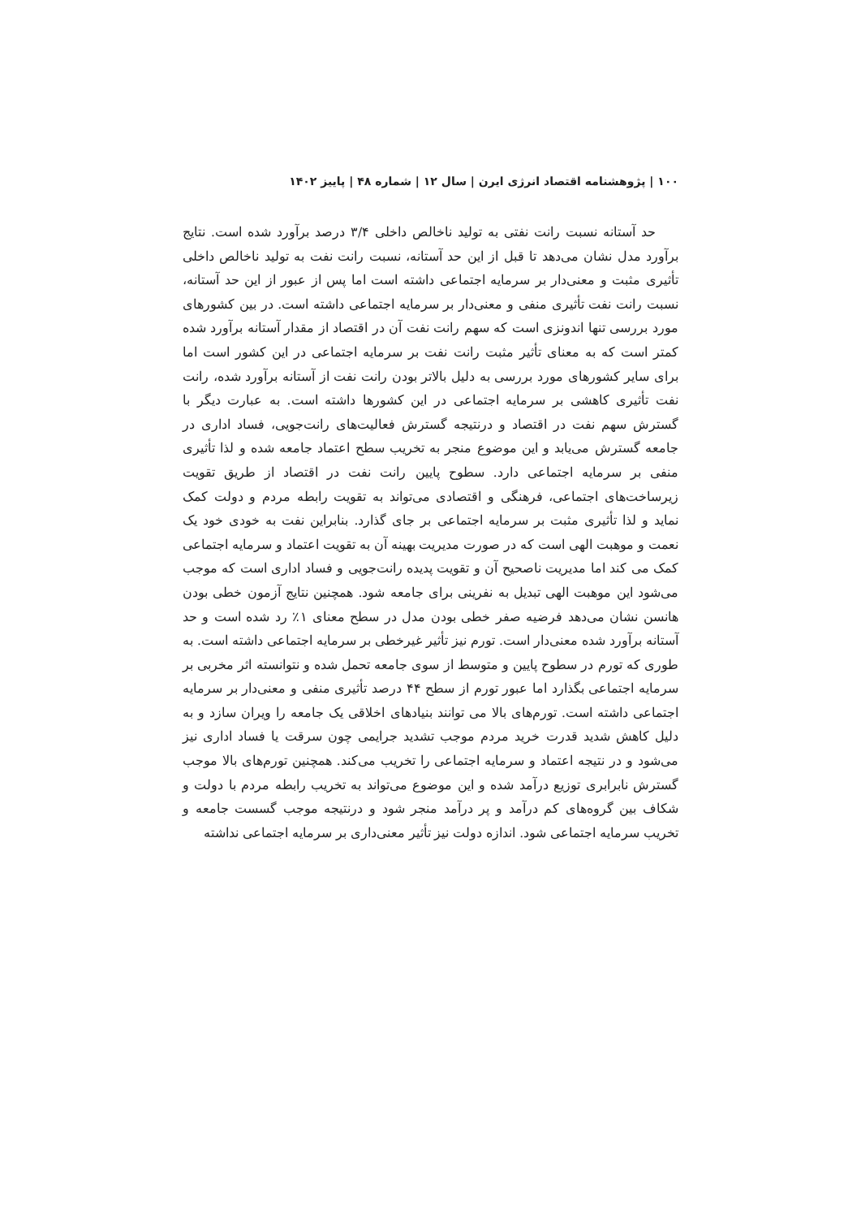۱۰۰ | پژوهشنامه اقتصاد انرژی ایرن | سال ۱۲ | شماره ۴۸ | پاییز ۱۴۰۲
حد آستانه نسبت رانت نفتی به تولید ناخالص داخلی ۳/۴ درصد برآورد شده است. نتایج برآورد مدل نشان می‌دهد تا قبل از این حد آستانه، نسبت رانت نفت به تولید ناخالص داخلی تأثیری مثبت و معنی‌دار بر سرمایه اجتماعی داشته است اما پس از عبور از این حد آستانه، نسبت رانت نفت تأثیری منفی و معنی‌دار بر سرمایه اجتماعی داشته است. در بین کشورهای مورد بررسی تنها اندونزی است که سهم رانت نفت آن در اقتصاد از مقدار آستانه برآورد شده کمتر است که به معنای تأثیر مثبت رانت نفت بر سرمایه اجتماعی در این کشور است اما برای سایر کشورهای مورد بررسی به دلیل بالاتر بودن رانت نفت از آستانه برآورد شده، رانت نفت تأثیری کاهشی بر سرمایه اجتماعی در این کشورها داشته است. به عبارت دیگر با گسترش سهم نفت در اقتصاد و درنتیجه گسترش فعالیت‌های رانت‌جویی، فساد اداری در جامعه گسترش می‌یابد و این موضوع منجر به تخریب سطح اعتماد جامعه شده و لذا تأثیری منفی بر سرمایه اجتماعی دارد. سطوح پایین رانت نفت در اقتصاد از طریق تقویت زیرساخت‌های اجتماعی، فرهنگی و اقتصادی می‌تواند به تقویت رابطه مردم و دولت کمک نماید و لذا تأثیری مثبت بر سرمایه اجتماعی بر جای گذارد. بنابراین نفت به خودی خود یک نعمت و موهبت الهی است که در صورت مدیریت بهینه آن به تقویت اعتماد و سرمایه اجتماعی کمک می کند اما مدیریت ناصحیح آن و تقویت پدیده رانت‌جویی و فساد اداری است که موجب می‌شود این موهبت الهی تبدیل به نفرینی برای جامعه شود. همچنین نتایج آزمون خطی بودن هانسن نشان می‌دهد فرضیه صفر خطی بودن مدل در سطح معنای ۱٪ رد شده است و حد آستانه برآورد شده معنی‌دار است. تورم نیز تأثیر غیرخطی بر سرمایه اجتماعی داشته است. به طوری که تورم در سطوح پایین و متوسط از سوی جامعه تحمل شده و نتوانسته اثر مخربی بر سرمایه اجتماعی بگذارد اما عبور تورم از سطح ۴۴ درصد تأثیری منفی و معنی‌دار بر سرمایه اجتماعی داشته است. تورم‌های بالا می توانند بنیادهای اخلاقی یک جامعه را ویران سازد و به دلیل کاهش شدید قدرت خرید مردم موجب تشدید جرایمی چون سرقت یا فساد اداری نیز می‌شود و در نتیجه اعتماد و سرمایه اجتماعی را تخریب می‌کند. همچنین تورم‌های بالا موجب گسترش نابرابری توزیع درآمد شده و این موضوع می‌تواند به تخریب رابطه مردم با دولت و شکاف بین گروه‌های کم درآمد و پر درآمد منجر شود و درنتیجه موجب گسست جامعه و تخریب سرمایه اجتماعی شود. اندازه دولت نیز تأثیر معنی‌داری بر سرمایه اجتماعی نداشته